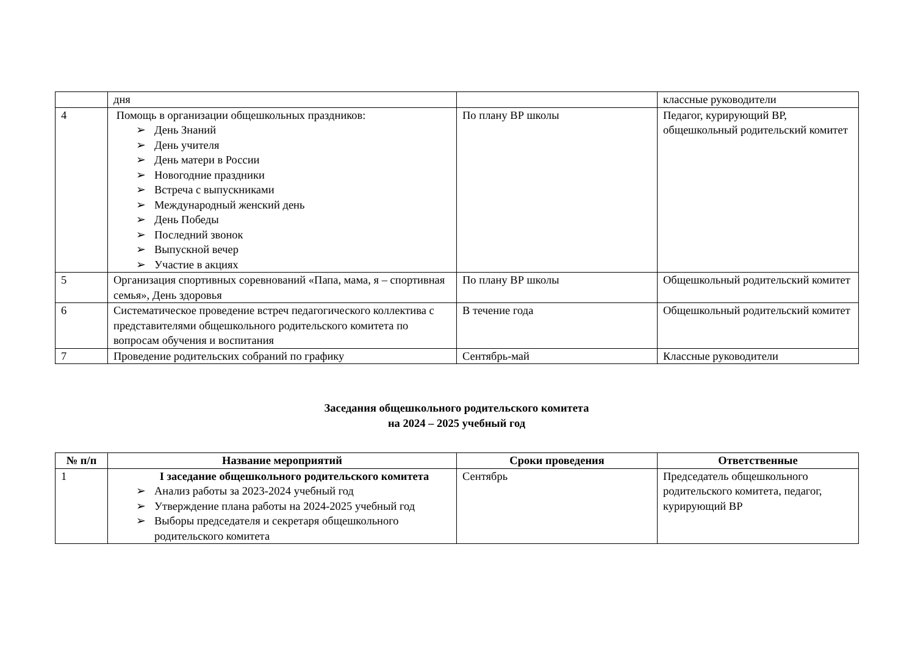| | дня | | классные руководители |
| 4 | Помощь в организации общешкольных праздников: ➢ День Знаний ➢ День учителя ➢ День матери в России ➢ Новогодние праздники ➢ Встреча с выпускниками ➢ Международный женский день ➢ День Победы ➢ Последний звонок ➢ Выпускной вечер ➢ Участие в акциях | По плану ВР школы | Педагог, курирующий ВР, общешкольный родительский комитет |
| 5 | Организация спортивных соревнований «Папа, мама, я – спортивная семья», День здоровья | По плану ВР школы | Общешкольный родительский комитет |
| 6 | Систематическое проведение встреч педагогического коллектива с представителями общешкольного родительского комитета по вопросам обучения и воспитания | В течение года | Общешкольный родительский комитет |
| 7 | Проведение родительских собраний по графику | Сентябрь-май | Классные руководители |
Заседания общешкольного родительского комитета
на 2024 – 2025 учебный год
| № п/п | Название мероприятий | Сроки проведения | Ответственные |
| --- | --- | --- | --- |
| 1 | I заседание общешкольного родительского комитета ➢ Анализ работы за 2023-2024 учебный год ➢ Утверждение плана работы на 2024-2025 учебный год ➢ Выборы председателя и секретаря общешкольного родительского комитета | Сентябрь | Председатель общешкольного родительского комитета, педагог, курирующий ВР |